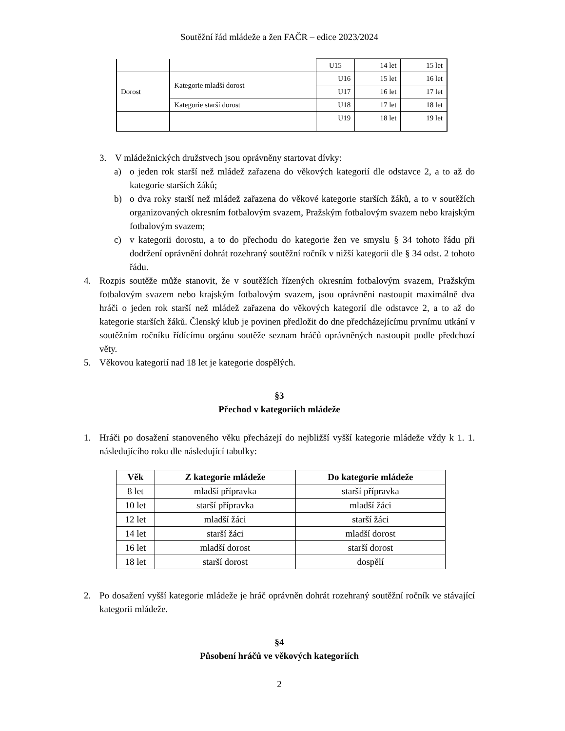Soutěžní řád mládeže a žen FAČR – edice 2023/2024
| | | U15 | 14 let | 15 let |
| Dorost | Kategorie mladší dorost | U16 | 15 let | 16 let |
| | | U17 | 16 let | 17 let |
| | Kategorie starší dorost | U18 | 17 let | 18 let |
| | | U19 | 18 let | 19 let |
3. V mládežnických družstvech jsou oprávněny startovat dívky:
a) o jeden rok starší než mládež zařazena do věkových kategorií dle odstavce 2, a to až do kategorie starších žáků;
b) o dva roky starší než mládež zařazena do věkové kategorie starších žáků, a to v soutěžích organizovaných okresním fotbalovým svazem, Pražským fotbalovým svazem nebo krajským fotbalovým svazem;
c) v kategorii dorostu, a to do přechodu do kategorie žen ve smyslu § 34 tohoto řádu při dodržení oprávnění dohrát rozehraný soutěžní ročník v nižší kategorii dle § 34 odst. 2 tohoto řádu.
4. Rozpis soutěže může stanovit, že v soutěžích řízených okresním fotbalovým svazem, Pražským fotbalovým svazem nebo krajským fotbalovým svazem, jsou oprávněni nastoupit maximálně dva hráči o jeden rok starší než mládež zařazena do věkových kategorií dle odstavce 2, a to až do kategorie starších žáků. Členský klub je povinen předložit do dne předcházejícímu prvnímu utkání v soutěžním ročníku řídícímu orgánu soutěže seznam hráčů oprávněných nastoupit podle předchozí věty.
5. Věkovou kategorií nad 18 let je kategorie dospělých.
§3
Přechod v kategoriích mládeže
1. Hráči po dosažení stanoveného věku přecházejí do nejbližší vyšší kategorie mládeže vždy k 1. 1. následujícího roku dle následující tabulky:
| Věk | Z kategorie mládeže | Do kategorie mládeže |
| --- | --- | --- |
| 8 let | mladší přípravka | starší přípravka |
| 10 let | starší přípravka | mladší žáci |
| 12 let | mladší žáci | starší žáci |
| 14 let | starší žáci | mladší dorost |
| 16 let | mladší dorost | starší dorost |
| 18 let | starší dorost | dospělí |
2. Po dosažení vyšší kategorie mládeže je hráč oprávněn dohrát rozehraný soutěžní ročník ve stávající kategorii mládeže.
§4
Působení hráčů ve věkových kategoriích
2